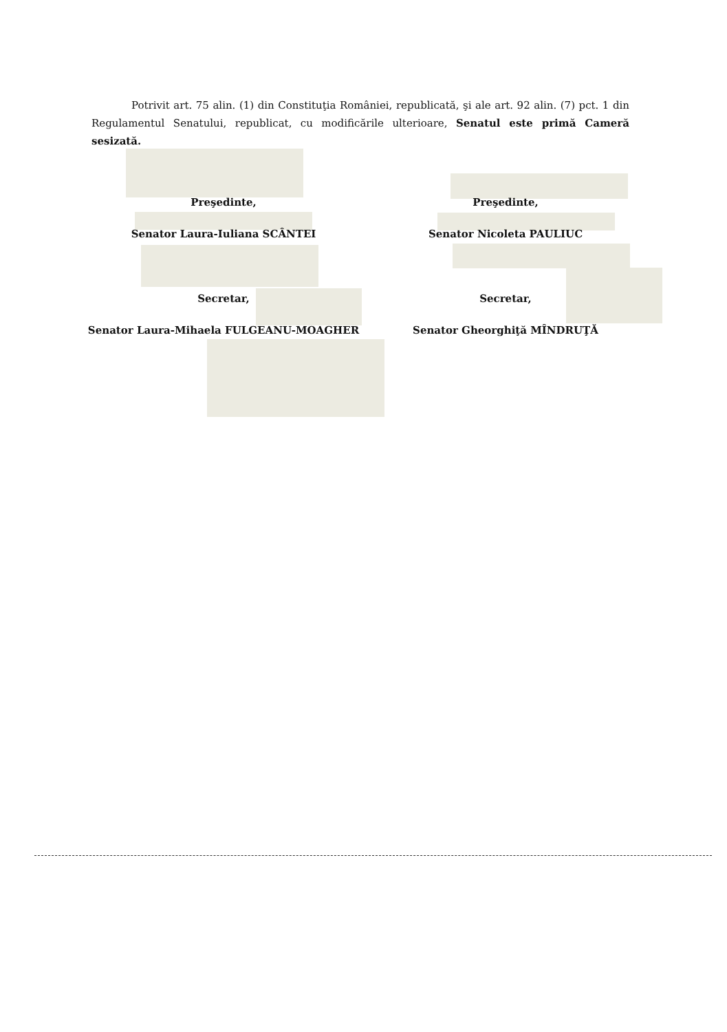Potrivit art. 75 alin. (1) din Constituţia României, republicată, şi ale art. 92 alin. (7) pct. 1 din Regulamentul Senatului, republicat, cu modificările ulterioare, Senatul este primă Cameră sesizată.
Preşedinte,
Preşedinte,
Senator Laura-Iuliana SCÂNTEI
Senator Nicoleta PAULIUC
Secretar,
Secretar,
Senator Laura-Mihaela FULGEANU-MOAGHER
Senator Gheorghiţă MÎNDRUŢĂ